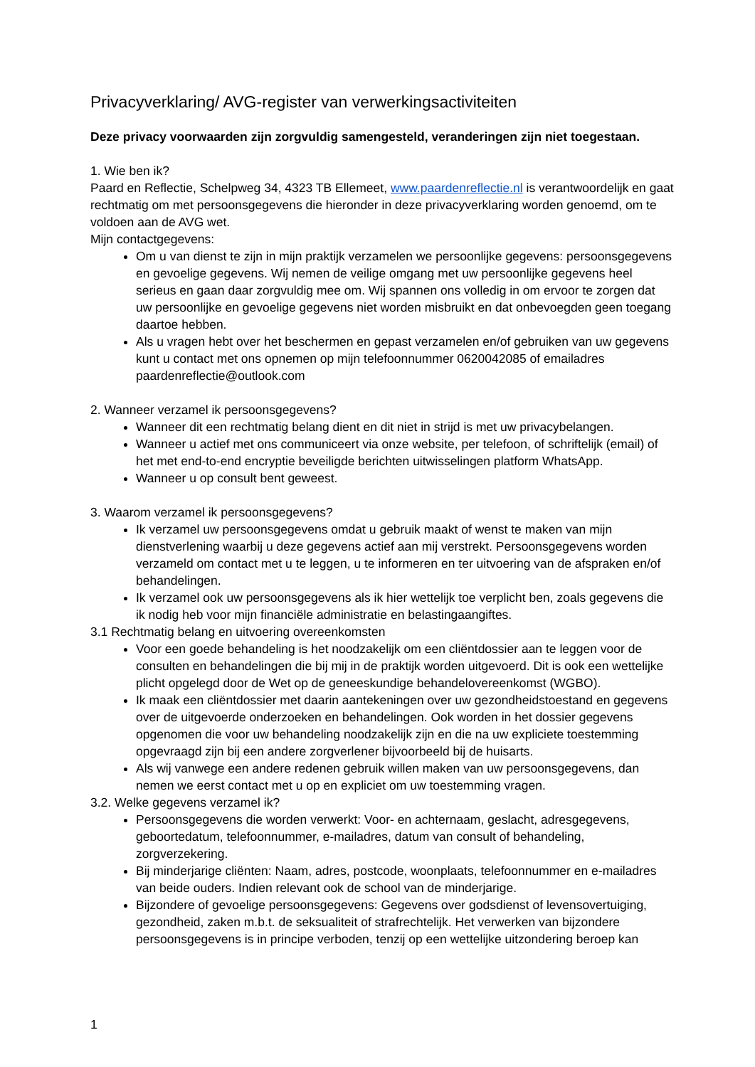Privacyverklaring/ AVG-register van verwerkingsactiviteiten
Deze privacy voorwaarden zijn zorgvuldig samengesteld, veranderingen zijn niet toegestaan.
1. Wie ben ik?
Paard en Reflectie, Schelpweg 34, 4323 TB Ellemeet, www.paardenreflectie.nl is verantwoordelijk en gaat rechtmatig om met persoonsgegevens die hieronder in deze privacyverklaring worden genoemd, om te voldoen aan de AVG wet.
Mijn contactgegevens:
Om u van dienst te zijn in mijn praktijk verzamelen we persoonlijke gegevens: persoonsgegevens en gevoelige gegevens. Wij nemen de veilige omgang met uw persoonlijke gegevens heel serieus en gaan daar zorgvuldig mee om. Wij spannen ons volledig in om ervoor te zorgen dat uw persoonlijke en gevoelige gegevens niet worden misbruikt en dat onbevoegden geen toegang daartoe hebben.
Als u vragen hebt over het beschermen en gepast verzamelen en/of gebruiken van uw gegevens kunt u contact met ons opnemen op mijn telefoonnummer 0620042085 of emailadres paardenreflectie@outlook.com
2. Wanneer verzamel ik persoonsgegevens?
Wanneer dit een rechtmatig belang dient en dit niet in strijd is met uw privacybelangen.
Wanneer u actief met ons communiceert via onze website, per telefoon, of schriftelijk (email) of het met end-to-end encryptie beveiligde berichten uitwisselingen platform WhatsApp.
Wanneer u op consult bent geweest.
3. Waarom verzamel ik persoonsgegevens?
Ik verzamel uw persoonsgegevens omdat u gebruik maakt of wenst te maken van mijn dienstverlening waarbij u deze gegevens actief aan mij verstrekt. Persoonsgegevens worden verzameld om contact met u te leggen, u te informeren en ter uitvoering van de afspraken en/of behandelingen.
Ik verzamel ook uw persoonsgegevens als ik hier wettelijk toe verplicht ben, zoals gegevens die ik nodig heb voor mijn financiële administratie en belastingaangiftes.
3.1 Rechtmatig belang en uitvoering overeenkomsten
Voor een goede behandeling is het noodzakelijk om een cliëntdossier aan te leggen voor de consulten en behandelingen die bij mij in de praktijk worden uitgevoerd. Dit is ook een wettelijke plicht opgelegd door de Wet op de geneeskundige behandelovereenkomst (WGBO).
Ik maak een cliëntdossier met daarin aantekeningen over uw gezondheidstoestand en gegevens over de uitgevoerde onderzoeken en behandelingen. Ook worden in het dossier gegevens opgenomen die voor uw behandeling noodzakelijk zijn en die na uw expliciete toestemming opgevraagd zijn bij een andere zorgverlener bijvoorbeeld bij de huisarts.
Als wij vanwege een andere redenen gebruik willen maken van uw persoonsgegevens, dan nemen we eerst contact met u op en expliciet om uw toestemming vragen.
3.2. Welke gegevens verzamel ik?
Persoonsgegevens die worden verwerkt: Voor- en achternaam, geslacht, adresgegevens, geboortedatum, telefoonnummer, e-mailadres, datum van consult of behandeling, zorgverzekering.
Bij minderjarige cliënten: Naam, adres, postcode, woonplaats, telefoonnummer en e-mailadres van beide ouders. Indien relevant ook de school van de minderjarige.
Bijzondere of gevoelige persoonsgegevens: Gegevens over godsdienst of levensovertuiging, gezondheid, zaken m.b.t. de seksualiteit of strafrechtelijk. Het verwerken van bijzondere persoonsgegevens is in principe verboden, tenzij op een wettelijke uitzondering beroep kan
1